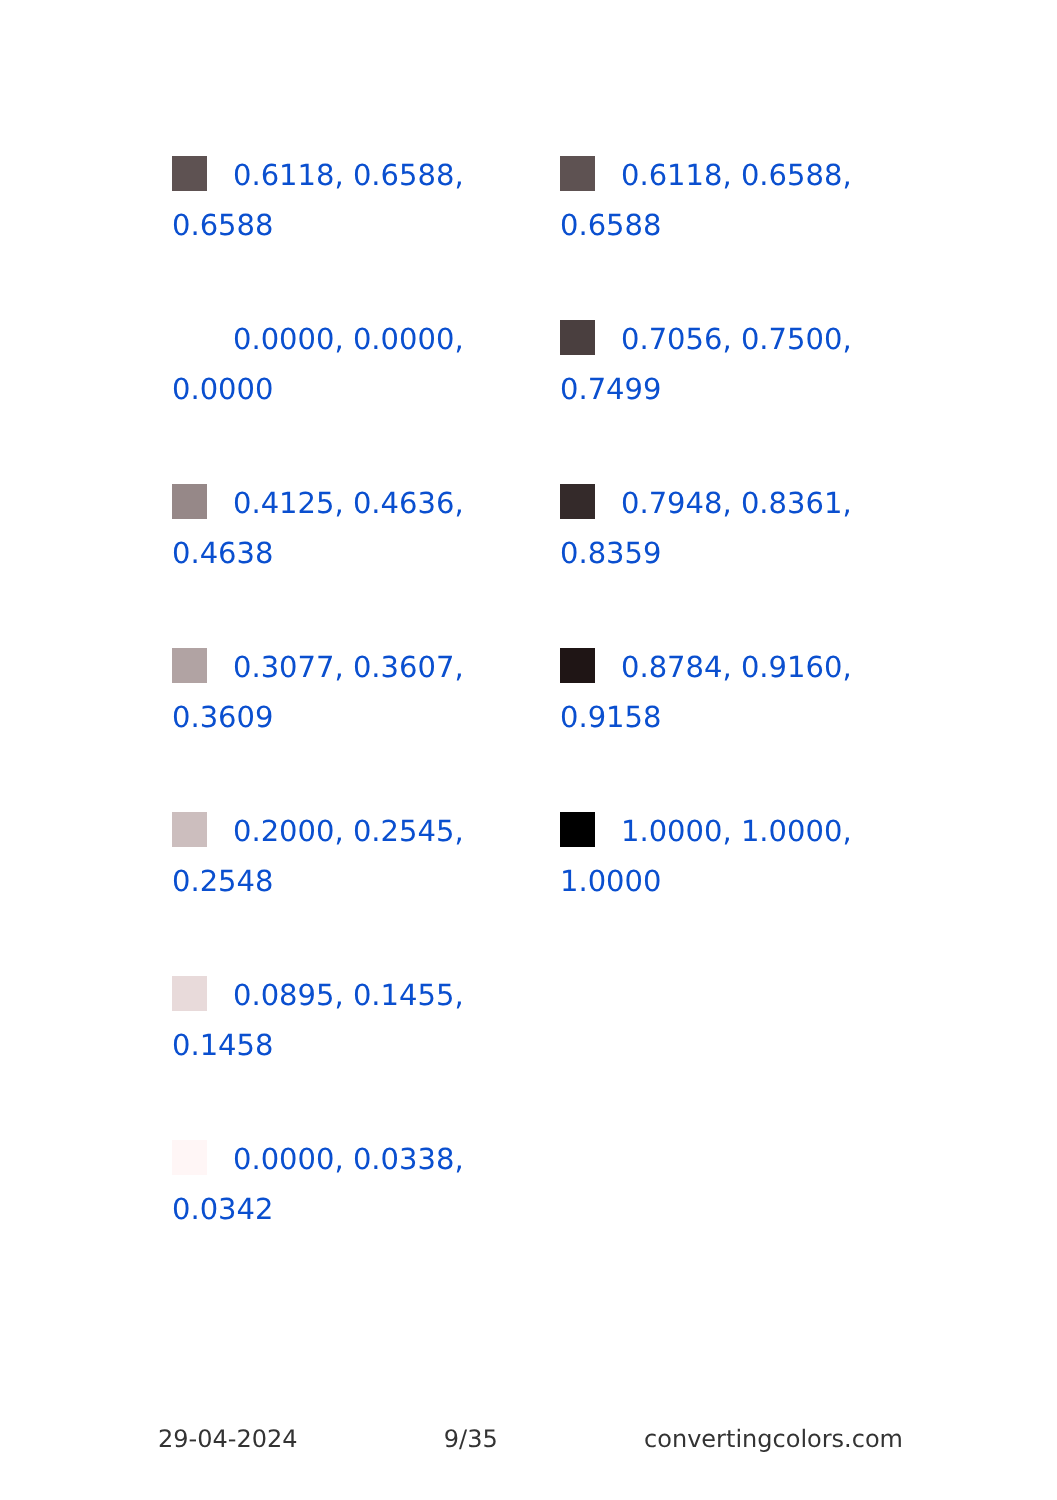0.6118, 0.6588, 0.6588
0.6118, 0.6588, 0.6588
0.0000, 0.0000, 0.0000
0.7056, 0.7500, 0.7499
0.4125, 0.4636, 0.4638
0.7948, 0.8361, 0.8359
0.3077, 0.3607, 0.3609
0.8784, 0.9160, 0.9158
0.2000, 0.2545, 0.2548
1.0000, 1.0000, 1.0000
0.0895, 0.1455, 0.1458
0.0000, 0.0338, 0.0342
29-04-2024 9/35 convertingcolors.com